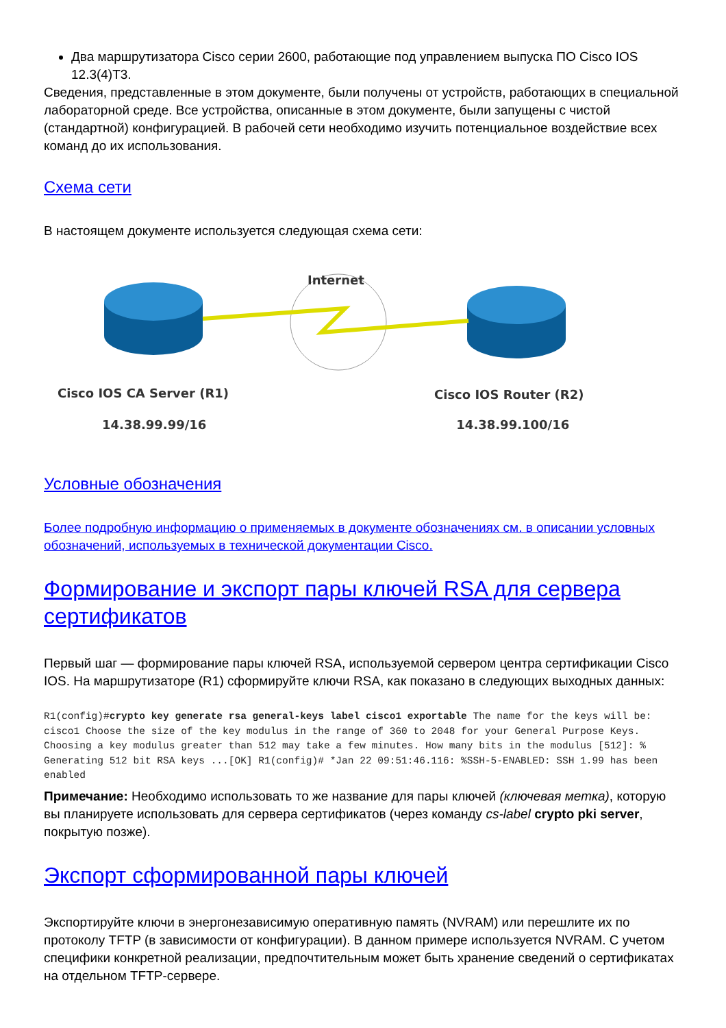Два маршрутизатора Cisco серии 2600, работающие под управлением выпуска ПО Cisco IOS 12.3(4)T3.
Сведения, представленные в этом документе, были получены от устройств, работающих в специальной лабораторной среде. Все устройства, описанные в этом документе, были запущены с чистой (стандартной) конфигурацией. В рабочей сети необходимо изучить потенциальное воздействие всех команд до их использования.
Схема сети
В настоящем документе используется следующая схема сети:
Internet
Cisco IOS CA Server (R1)
Cisco IOS Router (R2)
14.38.99.99/16 14.38.99.100/16
Условные обозначения
Более подробную информацию о применяемых в документе обозначениях см. в описании условных обозначений, используемых в технической документации Cisco.
Формирование и экспорт пары ключей RSA для сервера сертификатов
Первый шаг — формирование пары ключей RSA, используемой сервером центра сертификации Cisco IOS. На маршрутизаторе (R1) сформируйте ключи RSA, как показано в следующих выходных данных:
R1(config)#crypto key generate rsa general-keys label cisco1 exportable The name for the keys will be: cisco1 Choose the size of the key modulus in the range of 360 to 2048 for your General Purpose Keys. Choosing a key modulus greater than 512 may take a few minutes. How many bits in the modulus [512]: % Generating 512 bit RSA keys ...[OK] R1(config)# *Jan 22 09:51:46.116: %SSH-5-ENABLED: SSH 1.99 has been enabled
Примечание: Необходимо использовать то же название для пары ключей (ключевая метка), которую вы планируете использовать для сервера сертификатов (через команду cs-label crypto pki server, покрытую позже).
Экспорт сформированной пары ключей
Экспортируйте ключи в энергонезависимую оперативную память (NVRAM) или перешлите их по протоколу TFTP (в зависимости от конфигурации). В данном примере используется NVRAM. С учетом специфики конкретной реализации, предпочтительным может быть хранение сведений о сертификатах на отдельном TFTP-сервере.